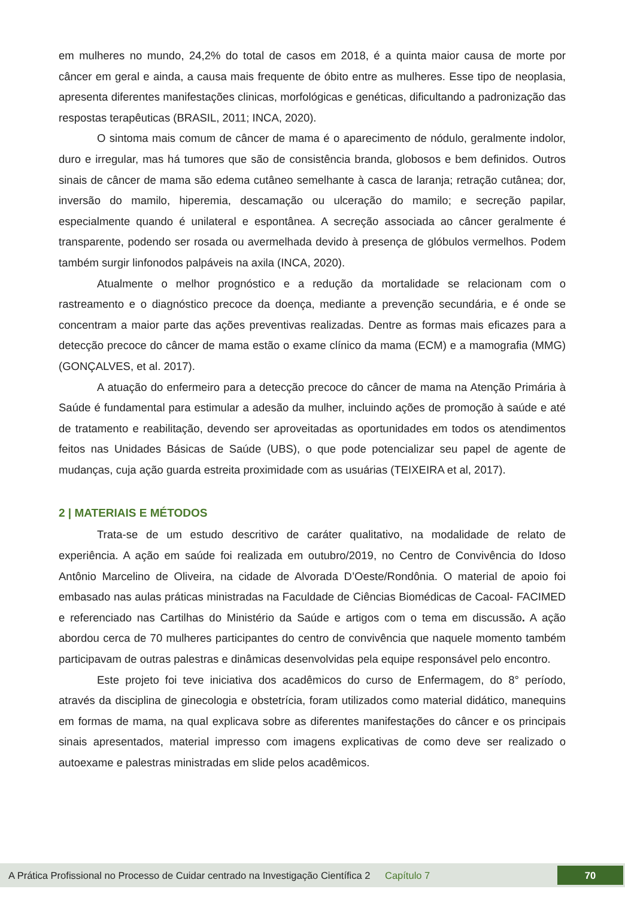em mulheres no mundo, 24,2% do total de casos em 2018, é a quinta maior causa de morte por câncer em geral e ainda, a causa mais frequente de óbito entre as mulheres. Esse tipo de neoplasia, apresenta diferentes manifestações clinicas, morfológicas e genéticas, dificultando a padronização das respostas terapêuticas (BRASIL, 2011; INCA, 2020).
O sintoma mais comum de câncer de mama é o aparecimento de nódulo, geralmente indolor, duro e irregular, mas há tumores que são de consistência branda, globosos e bem definidos. Outros sinais de câncer de mama são edema cutâneo semelhante à casca de laranja; retração cutânea; dor, inversão do mamilo, hiperemia, descamação ou ulceração do mamilo; e secreção papilar, especialmente quando é unilateral e espontânea. A secreção associada ao câncer geralmente é transparente, podendo ser rosada ou avermelhada devido à presença de glóbulos vermelhos. Podem também surgir linfonodos palpáveis na axila (INCA, 2020).
Atualmente o melhor prognóstico e a redução da mortalidade se relacionam com o rastreamento e o diagnóstico precoce da doença, mediante a prevenção secundária, e é onde se concentram a maior parte das ações preventivas realizadas. Dentre as formas mais eficazes para a detecção precoce do câncer de mama estão o exame clínico da mama (ECM) e a mamografia (MMG) (GONÇALVES, et al. 2017).
A atuação do enfermeiro para a detecção precoce do câncer de mama na Atenção Primária à Saúde é fundamental para estimular a adesão da mulher, incluindo ações de promoção à saúde e até de tratamento e reabilitação, devendo ser aproveitadas as oportunidades em todos os atendimentos feitos nas Unidades Básicas de Saúde (UBS), o que pode potencializar seu papel de agente de mudanças, cuja ação guarda estreita proximidade com as usuárias (TEIXEIRA et al, 2017).
2 | MATERIAIS E MÉTODOS
Trata-se de um estudo descritivo de caráter qualitativo, na modalidade de relato de experiência. A ação em saúde foi realizada em outubro/2019, no Centro de Convivência do Idoso Antônio Marcelino de Oliveira, na cidade de Alvorada D’Oeste/Rondônia. O material de apoio foi embasado nas aulas práticas ministradas na Faculdade de Ciências Biomédicas de Cacoal- FACIMED e referenciado nas Cartilhas do Ministério da Saúde e artigos com o tema em discussão. A ação abordou cerca de 70 mulheres participantes do centro de convivência que naquele momento também participavam de outras palestras e dinâmicas desenvolvidas pela equipe responsável pelo encontro.
Este projeto foi teve iniciativa dos acadêmicos do curso de Enfermagem, do 8° período, através da disciplina de ginecologia e obstetrícia, foram utilizados como material didático, manequins em formas de mama, na qual explicava sobre as diferentes manifestações do câncer e os principais sinais apresentados, material impresso com imagens explicativas de como deve ser realizado o autoexame e palestras ministradas em slide pelos acadêmicos.
A Prática Profissional no Processo de Cuidar centrado na Investigação Científica 2 Capítulo 7 70